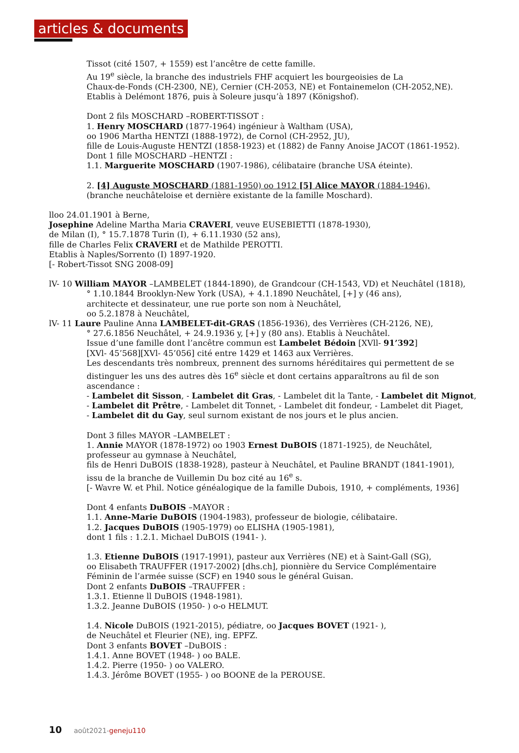articles & documents
Tissot (cité 1507, + 1559) est l’ancêtre de cette famille.
Au 19<sup>e</sup> siècle, la branche des industriels FHF acquiert les bourgeoisies de La
Chaux-de-Fonds (CH-2300, NE), Cernier (CH-2053, NE) et Fontainemelon (CH-2052,NE).
Etablis à Delémont 1876, puis à Soleure jusqu’à 1897 (Königshof).
Dont 2 fils MOSCHARD –ROBERT-TISSOT :
1. Henry MOSCHARD (1877-1964) ingénieur à Waltham (USA),
oo 1906 Martha HENTZI (1888-1972), de Cornol (CH-2952, JU),
fille de Louis-Auguste HENTZI (1858-1923) et (1882) de Fanny Anoise JACOT (1861-1952).
Dont 1 fille MOSCHARD –HENTZI :
1.1. Marguerite MOSCHARD (1907-1986), célibataire (branche USA éteinte).
2. [4] Auguste MOSCHARD (1881-1950) oo 1912 [5] Alice MAYOR (1884-1946),
(branche neuchâteloise et dernière existante de la famille Moschard).
lloo 24.01.1901 à Berne,
Josephine Adeline Martha Maria CRAVERI, veuve EUSEBIETTI (1878-1930),
de Milan (I), ° 15.7.1878 Turin (I), + 6.11.1930 (52 ans),
fille de Charles Felix CRAVERI et de Mathilde PEROTTI.
Etablis à Naples/Sorrento (I) 1897-1920.
[- Robert-Tissot SNG 2008-09]
lV- 10 William MAYOR –LAMBELET (1844-1890), de Grandcour (CH-1543, VD) et Neuchâtel (1818),
° 1.10.1844 Brooklyn-New York (USA), + 4.1.1890 Neuchâtel, [+] y (46 ans),
architecte et dessinateur, une rue porte son nom à Neuchâtel,
oo 5.2.1878 à Neuchâtel,
lV- 11 Laure Pauline Anna LAMBELET-dit-GRAS (1856-1936), des Verrières (CH-2126, NE),
° 27.6.1856 Neuchâtel, + 24.9.1936 y, [+] y (80 ans). Etablis à Neuchâtel.
Issue d’une famille dont l’ancêtre commun est Lambelet Bédoin [XVll- 91’392]
[XVl- 45’568][XVl- 45’056] cité entre 1429 et 1463 aux Verrières.
Les descendants très nombreux, prennent des surnoms héréditaires qui permettent de se
distinguer les uns des autres dès 16<sup>e</sup> siècle et dont certains apparaîtrons au fil de son
ascendance :
- Lambelet dit Sisson, - Lambelet dit Gras, - Lambelet dit la Tante, - Lambelet dit Mignot,
- Lambelet dit Prêtre, - Lambelet dit Tonnet, - Lambelet dit fondeur, - Lambelet dit Piaget,
- Lambelet dit du Gay, seul surnom existant de nos jours et le plus ancien.
Dont 3 filles MAYOR –LAMBELET :
1. Annie MAYOR (1878-1972) oo 1903 Ernest DuBOIS (1871-1925), de Neuchâtel,
professeur au gymnase à Neuchâtel,
fils de Henri DuBOIS (1838-1928), pasteur à Neuchâtel, et Pauline BRANDT (1841-1901),
issu de la branche de Vuillemin Du boz cité au 16<sup>e</sup> s.
[- Wavre W. et Phil. Notice généalogique de la famille Dubois, 1910, + compléments, 1936]
Dont 4 enfants DuBOIS –MAYOR :
1.1. Anne-Marie DuBOIS (1904-1983), professeur de biologie, célibataire.
1.2. Jacques DuBOIS (1905-1979) oo ELISHA (1905-1981),
dont 1 fils : 1.2.1. Michael DuBOIS (1941- ).
1.3. Etienne DuBOIS (1917-1991), pasteur aux Verrières (NE) et à Saint-Gall (SG),
oo Elisabeth TRAUFFER (1917-2002) [dhs.ch], pionnière du Service Complémentaire
Féminin de l’armée suisse (SCF) en 1940 sous le général Guisan.
Dont 2 enfants DuBOIS –TRAUFFER :
1.3.1. Etienne ll DuBOIS (1948-1981).
1.3.2. Jeanne DuBOIS (1950- ) o-o HELMUT.
1.4. Nicole DuBOIS (1921-2015), pédiatre, oo Jacques BOVET (1921- ),
de Neuchâtel et Fleurier (NE), ing. EPFZ.
Dont 3 enfants BOVET –DuBOIS :
1.4.1. Anne BOVET (1948- ) oo BALE.
1.4.2. Pierre (1950- ) oo VALERO.
1.4.3. Jérôme BOVET (1955- ) oo BOONE de la PEROUSE.
10 août2021-geneju110